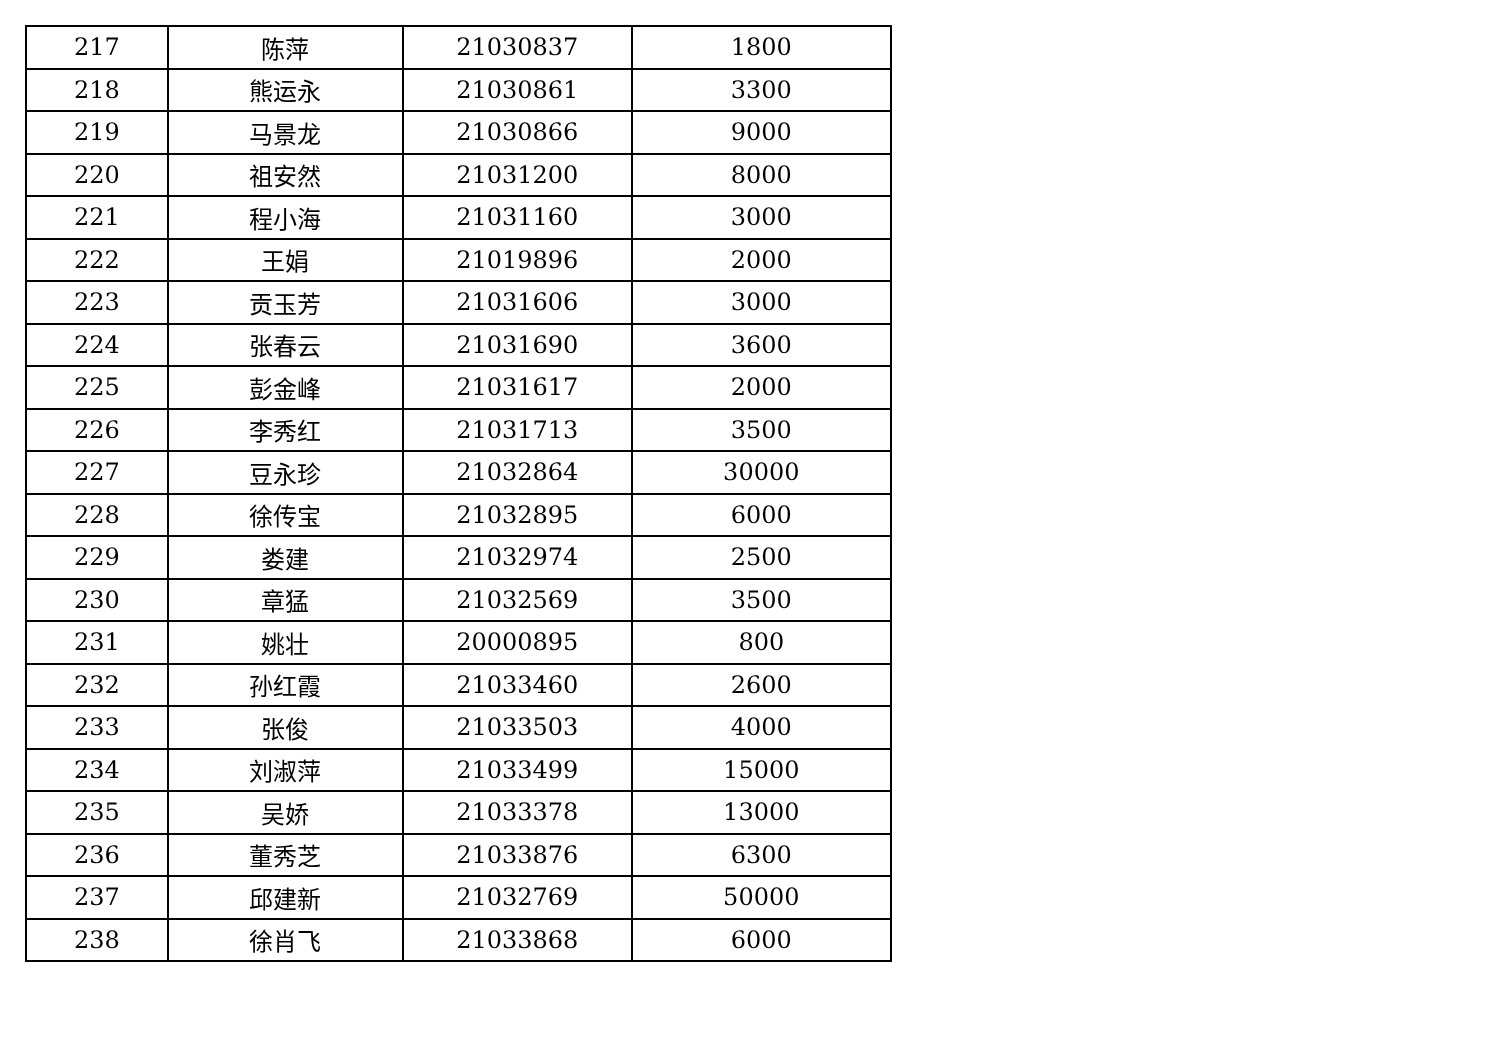| 217 | 陈萍 | 21030837 | 1800 |
| 218 | 熊运永 | 21030861 | 3300 |
| 219 | 马景龙 | 21030866 | 9000 |
| 220 | 祖安然 | 21031200 | 8000 |
| 221 | 程小海 | 21031160 | 3000 |
| 222 | 王娟 | 21019896 | 2000 |
| 223 | 贡玉芳 | 21031606 | 3000 |
| 224 | 张春云 | 21031690 | 3600 |
| 225 | 彭金峰 | 21031617 | 2000 |
| 226 | 李秀红 | 21031713 | 3500 |
| 227 | 豆永珍 | 21032864 | 30000 |
| 228 | 徐传宝 | 21032895 | 6000 |
| 229 | 娄建 | 21032974 | 2500 |
| 230 | 章猛 | 21032569 | 3500 |
| 231 | 姚壮 | 20000895 | 800 |
| 232 | 孙红霞 | 21033460 | 2600 |
| 233 | 张俊 | 21033503 | 4000 |
| 234 | 刘淑萍 | 21033499 | 15000 |
| 235 | 吴娇 | 21033378 | 13000 |
| 236 | 董秀芝 | 21033876 | 6300 |
| 237 | 邱建新 | 21032769 | 50000 |
| 238 | 徐肖飞 | 21033868 | 6000 |